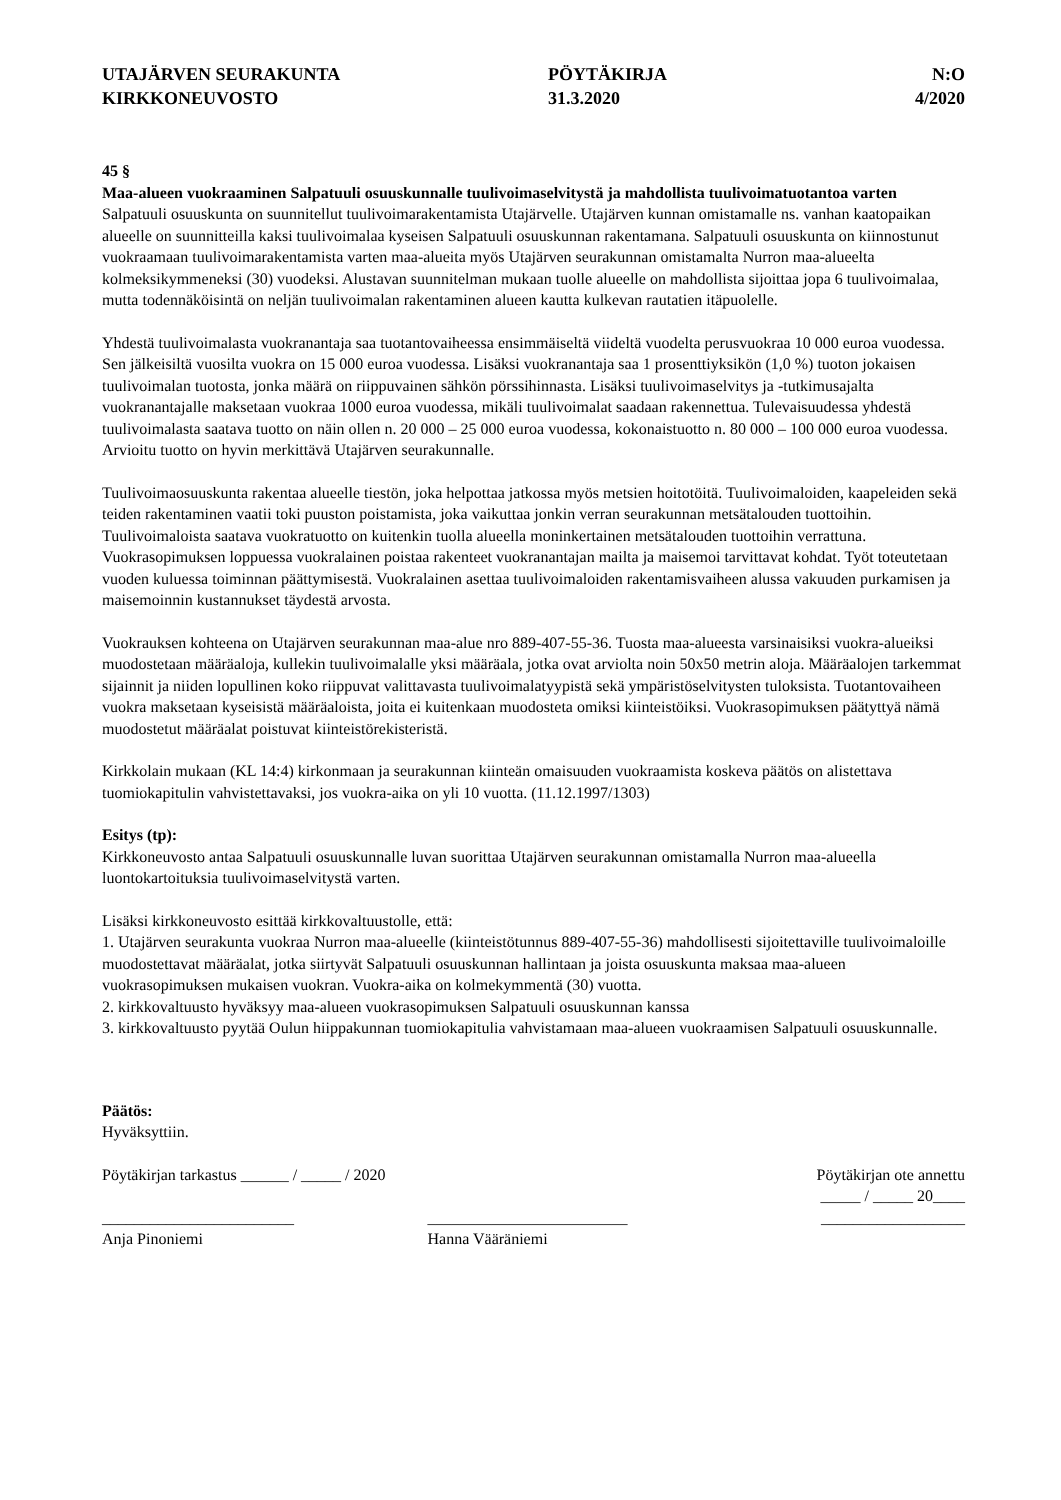UTAJÄRVEN SEURAKUNTA
KIRKKONEUVOSTO
PÖYTÄKIRJA
31.3.2020
N:O
4/2020
45 §
Maa-alueen vuokraaminen Salpatuuli osuuskunnalle tuulivoimaselvitystä ja mahdollista tuulivoimatuotantoa varten
Salpatuuli osuuskunta on suunnitellut tuulivoimarakentamista Utajärvelle. Utajärven kunnan omistamalle ns. vanhan kaatopaikan alueelle on suunnitteilla kaksi tuulivoimalaa kyseisen Salpatuuli osuuskunnan rakentamana. Salpatuuli osuuskunta on kiinnostunut vuokraamaan tuulivoimarakentamista varten maa-alueita myös Utajärven seurakunnan omistamalta Nurron maa-alueelta kolmeksikymmeneksi (30) vuodeksi. Alustavan suunnitelman mukaan tuolle alueelle on mahdollista sijoittaa jopa 6 tuulivoimalaa, mutta todennäköisintä on neljän tuulivoimalan rakentaminen alueen kautta kulkevan rautatien itäpuolelle.
Yhdestä tuulivoimalasta vuokranantaja saa tuotantovaiheessa ensimmäiseltä viideltä vuodelta perusvuokraa 10 000 euroa vuodessa. Sen jälkeisiltä vuosilta vuokra on 15 000 euroa vuodessa. Lisäksi vuokranantaja saa 1 prosenttiyksikön (1,0 %) tuoton jokaisen tuulivoimalan tuotosta, jonka määrä on riippuvainen sähkön pörssihinnasta. Lisäksi tuulivoimaselvitys ja -tutkimusajalta vuokranantajalle maksetaan vuokraa 1000 euroa vuodessa, mikäli tuulivoimalat saadaan rakennettua. Tulevaisuudessa yhdestä tuulivoimalasta saatava tuotto on näin ollen n. 20 000 – 25 000 euroa vuodessa, kokonaistuotto n. 80 000 – 100 000 euroa vuodessa. Arvioitu tuotto on hyvin merkittävä Utajärven seurakunnalle.
Tuulivoimaosuuskunta rakentaa alueelle tiestön, joka helpottaa jatkossa myös metsien hoitotöitä. Tuulivoimaloiden, kaapeleiden sekä teiden rakentaminen vaatii toki puuston poistamista, joka vaikuttaa jonkin verran seurakunnan metsätalouden tuottoihin. Tuulivoimaloista saatava vuokratuotto on kuitenkin tuolla alueella moninkertainen metsätalouden tuottoihin verrattuna. Vuokrasopimuksen loppuessa vuokralainen poistaa rakenteet vuokranantajan mailta ja maisemoi tarvittavat kohdat. Työt toteutetaan vuoden kuluessa toiminnan päättymisestä. Vuokralainen asettaa tuulivoimaloiden rakentamisvaiheen alussa vakuuden purkamisen ja maisemoinnin kustannukset täydestä arvosta.
Vuokrauksen kohteena on Utajärven seurakunnan maa-alue nro 889-407-55-36. Tuosta maa-alueesta varsinaisiksi vuokra-alueiksi muodostetaan määräaloja, kullekin tuulivoimalalle yksi määräala, jotka ovat arviolta noin 50x50 metrin aloja. Määräalojen tarkemmat sijainnit ja niiden lopullinen koko riippuvat valittavasta tuulivoimalatyypistä sekä ympäristöselvitysten tuloksista. Tuotantovaiheen vuokra maksetaan kyseisistä määräaloista, joita ei kuitenkaan muodosteta omiksi kiinteistöiksi. Vuokrasopimuksen päätyttyä nämä muodostetut määräalat poistuvat kiinteistörekisteristä.
Kirkkolain mukaan (KL 14:4) kirkonmaan ja seurakunnan kiinteän omaisuuden vuokraamista koskeva päätös on alistettava tuomiokapitulin vahvistettavaksi, jos vuokra-aika on yli 10 vuotta. (11.12.1997/1303)
Esitys (tp):
Kirkkoneuvosto antaa Salpatuuli osuuskunnalle luvan suorittaa Utajärven seurakunnan omistamalla Nurron maa-alueella luontokartoituksia tuulivoimaselvitystä varten.
Lisäksi kirkkoneuvosto esittää kirkkovaltuustolle, että:
1. Utajärven seurakunta vuokraa Nurron maa-alueelle (kiinteistötunnus 889-407-55-36) mahdollisesti sijoitettaville tuulivoimaloille muodostettavat määräalat, jotka siirtyvät Salpatuuli osuuskunnan hallintaan ja joista osuuskunta maksaa maa-alueen vuokrasopimuksen mukaisen vuokran. Vuokra-aika on kolmekymmentä (30) vuotta.
2. kirkkovaltuusto hyväksyy maa-alueen vuokrasopimuksen Salpatuuli osuuskunnan kanssa
3. kirkkovaltuusto pyytää Oulun hiippakunnan tuomiokapitulia vahvistamaan maa-alueen vuokraamisen Salpatuuli osuuskunnalle.
Päätös:
Hyväksyttiin.
Pöytäkirjan tarkastus ______ / _____ / 2020
Pöytäkirjan ote annettu
_____ / _____ 20____
________________________
Anja Pinoniemi
_________________________
Hanna Vääräniemi
__________________